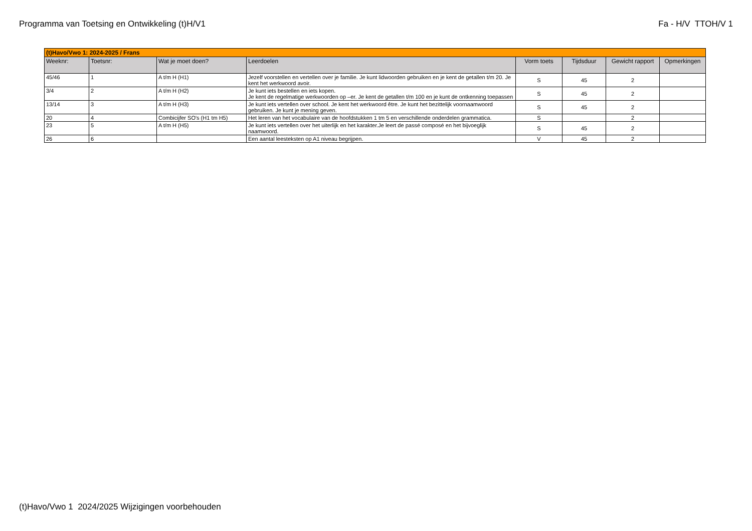Programma van Toetsing en Ontwikkeling (t)H/V1 Fa - H/V TTOH/V 1
| (t)Havo/Vwo 1: 2024-2025 / Frans | | | | | | | |
| Weeknr: | Toetsnr: | Wat je moet doen? | Leerdoelen | Vorm toets | Tijdsduur | Gewicht rapport | Opmerkingen |
| 45/46 | 1 | A t/m H (H1) | Jezelf voorstellen en vertellen over je familie. Je kunt lidwoorden gebruiken en je kent de getallen t/m 20. Je kent het werkwoord avoir. | S | 45 | 2 | |
| 3/4 | 2 | A t/m H (H2) | Je kunt iets bestellen en iets kopen. Je kent de regelmatige werkwoorden op –er. Je kent de getallen t/m 100 en je kunt de ontkenning toepassen | S | 45 | 2 | |
| 13/14 | 3 | A t/m H (H3) | Je kunt iets vertellen over school. Je kent het werkwoord être. Je kunt het bezittelijk voornaamwoord gebruiken. Je kunt je mening geven. | S | 45 | 2 | |
| 20 | 4 | Combicijfer SO's (H1 tm H5) | Het leren van het vocabulaire van de hoofdstukken 1 tm 5 en verschillende onderdelen grammatica. | S | | 2 | |
| 23 | 5 | A t/m H (H5) | Je kunt iets vertellen over het uiterlijk en het karakter.Je leert de passé composé en het bijvoeglijk naamwoord. | S | 45 | 2 | |
| 26 | 6 | | Een aantal leesteksten op A1 niveau begrijpen. | V | 45 | 2 | |
(t)Havo/Vwo 1 2024/2025 Wijzigingen voorbehouden